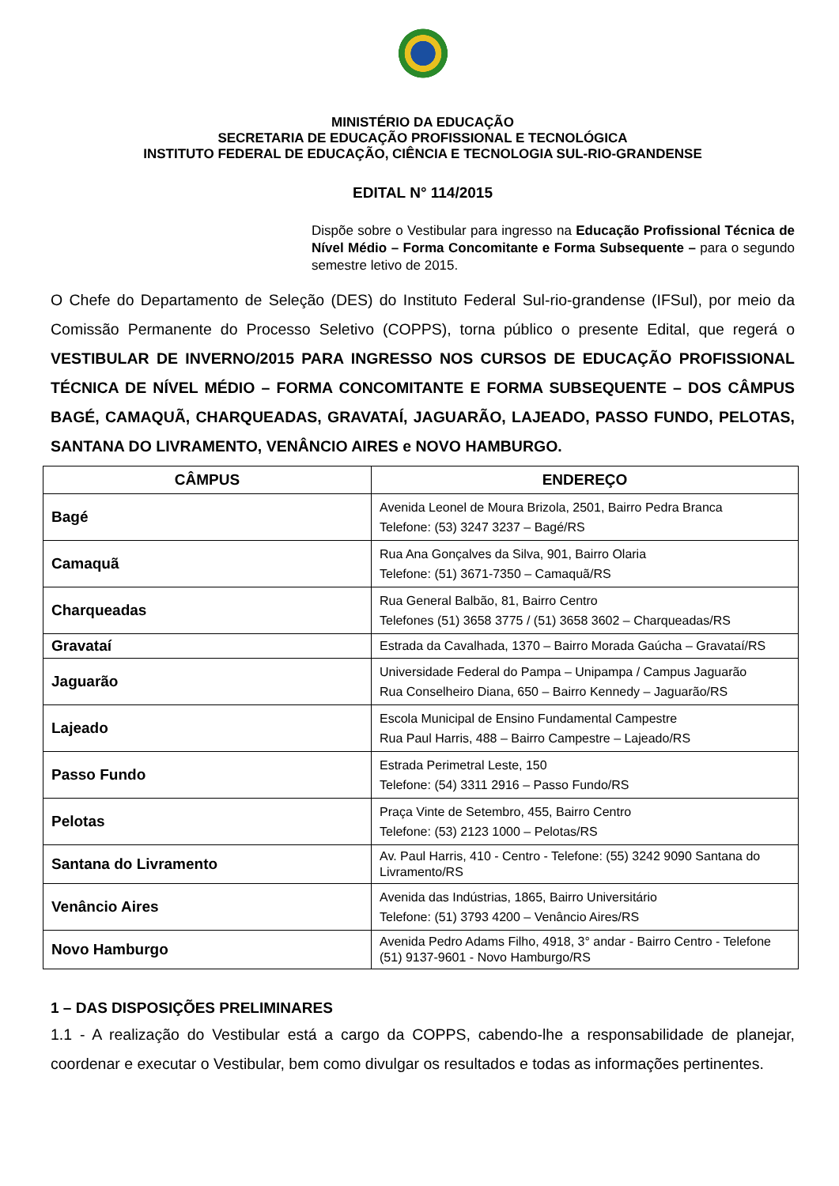MINISTÉRIO DA EDUCAÇÃO
SECRETARIA DE EDUCAÇÃO PROFISSIONAL E TECNOLÓGICA
INSTITUTO FEDERAL DE EDUCAÇÃO, CIÊNCIA E TECNOLOGIA SUL-RIO-GRANDENSE
EDITAL N° 114/2015
Dispõe sobre o Vestibular para ingresso na Educação Profissional Técnica de Nível Médio – Forma Concomitante e Forma Subsequente – para o segundo semestre letivo de 2015.
O Chefe do Departamento de Seleção (DES) do Instituto Federal Sul-rio-grandense (IFSul), por meio da Comissão Permanente do Processo Seletivo (COPPS), torna público o presente Edital, que regerá o VESTIBULAR DE INVERNO/2015 PARA INGRESSO NOS CURSOS DE EDUCAÇÃO PROFISSIONAL TÉCNICA DE NÍVEL MÉDIO – FORMA CONCOMITANTE E FORMA SUBSEQUENTE – DOS CÂMPUS BAGÉ, CAMAQUÃ, CHARQUEADAS, GRAVATAÍ, JAGUARÃO, LAJEADO, PASSO FUNDO, PELOTAS, SANTANA DO LIVRAMENTO, VENÂNCIO AIRES e NOVO HAMBURGO.
| CÂMPUS | ENDEREÇO |
| --- | --- |
| Bagé | Avenida Leonel de Moura Brizola, 2501, Bairro Pedra Branca Telefone: (53) 3247 3237 – Bagé/RS |
| Camaquã | Rua Ana Gonçalves da Silva, 901, Bairro Olaria Telefone: (51) 3671-7350 – Camaquã/RS |
| Charqueadas | Rua General Balbão, 81, Bairro Centro Telefones (51) 3658 3775 / (51) 3658 3602 – Charqueadas/RS |
| Gravataí | Estrada da Cavalhada, 1370 – Bairro Morada Gaúcha – Gravataí/RS |
| Jaguarão | Universidade Federal do Pampa – Unipampa / Campus Jaguarão Rua Conselheiro Diana, 650 – Bairro Kennedy – Jaguarão/RS |
| Lajeado | Escola Municipal de Ensino Fundamental Campestre Rua Paul Harris, 488 – Bairro Campestre – Lajeado/RS |
| Passo Fundo | Estrada Perimetral Leste, 150 Telefone: (54) 3311 2916 – Passo Fundo/RS |
| Pelotas | Praça Vinte de Setembro, 455, Bairro Centro Telefone: (53) 2123 1000 – Pelotas/RS |
| Santana do Livramento | Av. Paul Harris, 410 - Centro - Telefone: (55) 3242 9090 Santana do Livramento/RS |
| Venâncio Aires | Avenida das Indústrias, 1865, Bairro Universitário Telefone: (51) 3793 4200 – Venâncio Aires/RS |
| Novo Hamburgo | Avenida Pedro Adams Filho, 4918, 3° andar - Bairro Centro - Telefone (51) 9137-9601 - Novo Hamburgo/RS |
1 – DAS DISPOSIÇÕES PRELIMINARES
1.1 - A realização do Vestibular está a cargo da COPPS, cabendo-lhe a responsabilidade de planejar, coordenar e executar o Vestibular, bem como divulgar os resultados e todas as informações pertinentes.